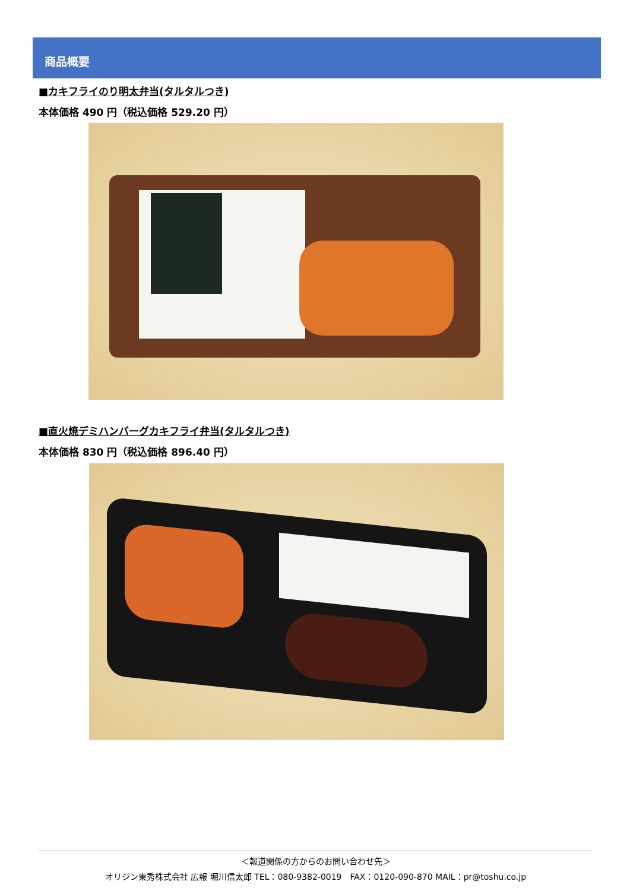商品概要
■カキフライのり明太弁当(タルタルつき)
本体価格 490 円（税込価格 529.20 円）
■直火焼デミハンバーグカキフライ弁当(タルタルつき)
本体価格 830 円（税込価格 896.40 円）
＜報道関係の方からのお問い合わせ先＞
オリジン東秀株式会社 広報 堀川信太郎 TEL：080-9382-0019　FAX：0120-090-870 MAIL：pr@toshu.co.jp